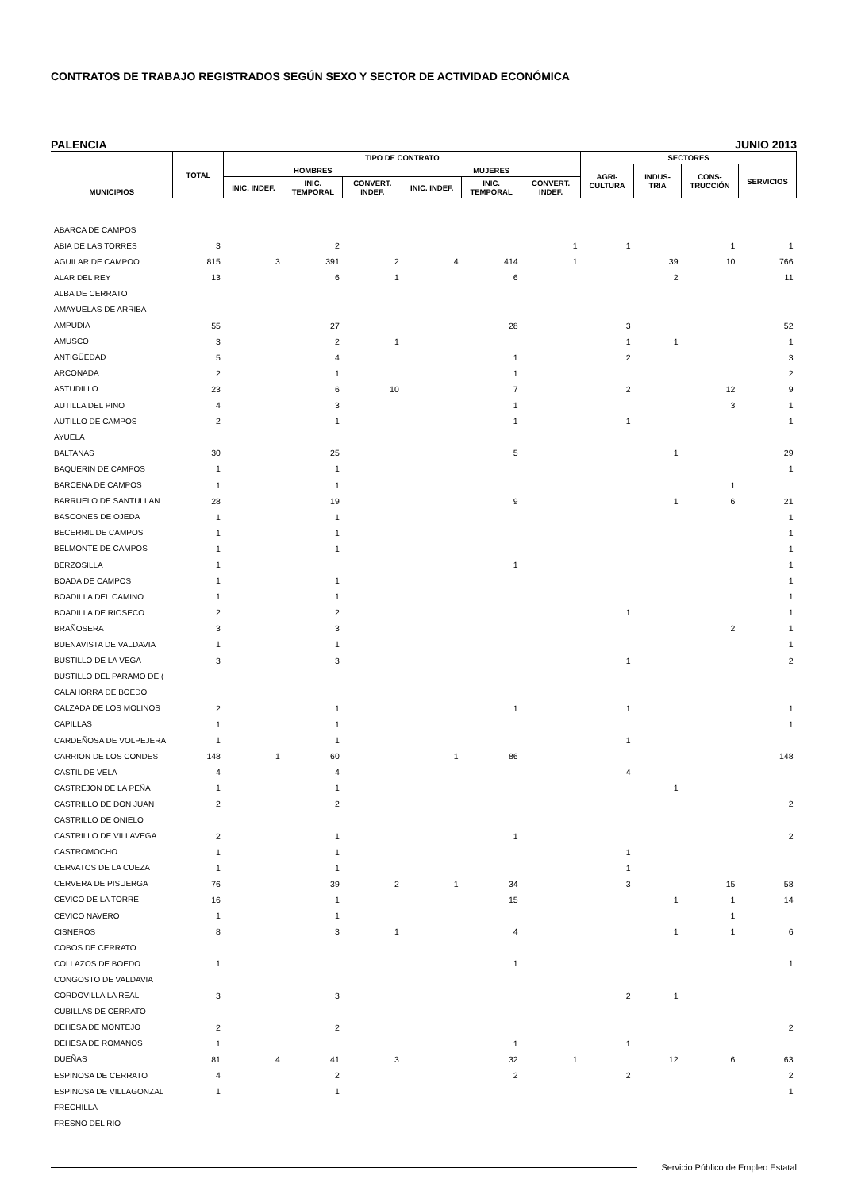CONTRATOS DE TRABAJO REGISTRADOS SEGÚN SEXO Y SECTOR DE ACTIVIDAD ECONÓMICA
PALENCIA JUNIO 2013
| MUNICIPIOS | TOTAL | TIPO DE CONTRATO | | | | | | SECTORES | | | |
| --- | --- | --- | --- | --- | --- | --- | --- | --- | --- | --- | --- |
| | | HOMBRES | | | MUJERES | | | AGRI- CULTURA | INDUS- TRIA | CONS- TRUCCIÓN | SERVICIOS |
| | | INIC. INDEF. | INIC. TEMPORAL | CONVERT. INDEF. | INIC. INDEF. | INIC. TEMPORAL | CONVERT. INDEF. | | | | |
| ABARCA DE CAMPOS | | | | | | | | | | | |
| ABIA DE LAS TORRES | 3 | | 2 | | | | 1 | 1 | | 1 | 1 |
| AGUILAR DE CAMPOO | 815 | 3 | 391 | 2 | 4 | 414 | 1 | | 39 | 10 | 766 |
| ALAR DEL REY | 13 | | 6 | 1 | | 6 | | | 2 | | 11 |
| ALBA DE CERRATO | | | | | | | | | | | |
| AMAYUELAS DE ARRIBA | | | | | | | | | | | |
| AMPUDIA | 55 | | 27 | | | 28 | | 3 | | | 52 |
| AMUSCO | 3 | | 2 | 1 | | | | 1 | 1 | | 1 |
| ANTIGÜEDAD | 5 | | 4 | | | 1 | | 2 | | | 3 |
| ARCONADA | 2 | | 1 | | | 1 | | | | | 2 |
| ASTUDILLO | 23 | | 6 | 10 | | 7 | | 2 | | 12 | 9 |
| AUTILLA DEL PINO | 4 | | 3 | | | 1 | | | | 3 | 1 |
| AUTILLO DE CAMPOS | 2 | | 1 | | | 1 | | 1 | | | 1 |
| AYUELA | | | | | | | | | | | |
| BALTANAS | 30 | | 25 | | | 5 | | | 1 | | 29 |
| BAQUERIN DE CAMPOS | 1 | | 1 | | | | | | | | 1 |
| BARCENA DE CAMPOS | 1 | | 1 | | | | | | | 1 | |
| BARRUELO DE SANTULLAN | 28 | | 19 | | | 9 | | | 1 | 6 | 21 |
| BASCONES DE OJEDA | 1 | | 1 | | | | | | | | 1 |
| BECERRIL DE CAMPOS | 1 | | 1 | | | | | | | | 1 |
| BELMONTE DE CAMPOS | 1 | | 1 | | | | | | | | 1 |
| BERZOSILLA | 1 | | | | | 1 | | | | | 1 |
| BOADA DE CAMPOS | 1 | | 1 | | | | | | | | 1 |
| BOADILLA DEL CAMINO | 1 | | 1 | | | | | | | | 1 |
| BOADILLA DE RIOSECO | 2 | | 2 | | | | | 1 | | | 1 |
| BRAÑOSERA | 3 | | 3 | | | | | | | 2 | 1 |
| BUENAVISTA DE VALDAVIA | 1 | | 1 | | | | | | | | 1 |
| BUSTILLO DE LA VEGA | 3 | | 3 | | | | | 1 | | | 2 |
| BUSTILLO DEL PARAMO DE ( | | | | | | | | | | | |
| CALAHORRA DE BOEDO | | | | | | | | | | | |
| CALZADA DE LOS MOLINOS | 2 | | 1 | | | 1 | | 1 | | | 1 |
| CAPILLAS | 1 | | 1 | | | | | | | | 1 |
| CARDEÑOSA DE VOLPEJERA | 1 | | 1 | | | | | 1 | | | |
| CARRION DE LOS CONDES | 148 | 1 | 60 | | 1 | 86 | | | | | 148 |
| CASTIL DE VELA | 4 | | 4 | | | | | 4 | | | |
| CASTREJON DE LA PEÑA | 1 | | 1 | | | | | | 1 | | |
| CASTRILLO DE DON JUAN | 2 | | 2 | | | | | | | | 2 |
| CASTRILLO DE ONIELO | | | | | | | | | | | |
| CASTRILLO DE VILLAVEGA | 2 | | 1 | | | 1 | | | | | 2 |
| CASTROMOCHO | 1 | | 1 | | | | | 1 | | | |
| CERVATOS DE LA CUEZA | 1 | | 1 | | | | | 1 | | | |
| CERVERA DE PISUERGA | 76 | | 39 | 2 | 1 | 34 | | 3 | | 15 | 58 |
| CEVICO DE LA TORRE | 16 | | 1 | | | 15 | | | 1 | 1 | 14 |
| CEVICO NAVERO | 1 | | 1 | | | | | | | 1 | |
| CISNEROS | 8 | | 3 | 1 | | 4 | | | 1 | 1 | 6 |
| COBOS DE CERRATO | | | | | | | | | | | |
| COLLAZOS DE BOEDO | 1 | | | | | 1 | | | | | 1 |
| CONGOSTO DE VALDAVIA | | | | | | | | | | | |
| CORDOVILLA LA REAL | 3 | | 3 | | | | | 2 | 1 | | |
| CUBILLAS DE CERRATO | | | | | | | | | | | |
| DEHESA DE MONTEJO | 2 | | 2 | | | | | | | | 2 |
| DEHESA DE ROMANOS | 1 | | | | | 1 | | 1 | | | |
| DUEÑAS | 81 | 4 | 41 | 3 | | 32 | 1 | | 12 | 6 | 63 |
| ESPINOSA DE CERRATO | 4 | | 2 | | | 2 | | 2 | | | 2 |
| ESPINOSA DE VILLAGONZAL | 1 | | 1 | | | | | | | | 1 |
| FRECHILLA | | | | | | | | | | | |
| FRESNO DEL RIO | | | | | | | | | | | |
Servicio Público de Empleo Estatal